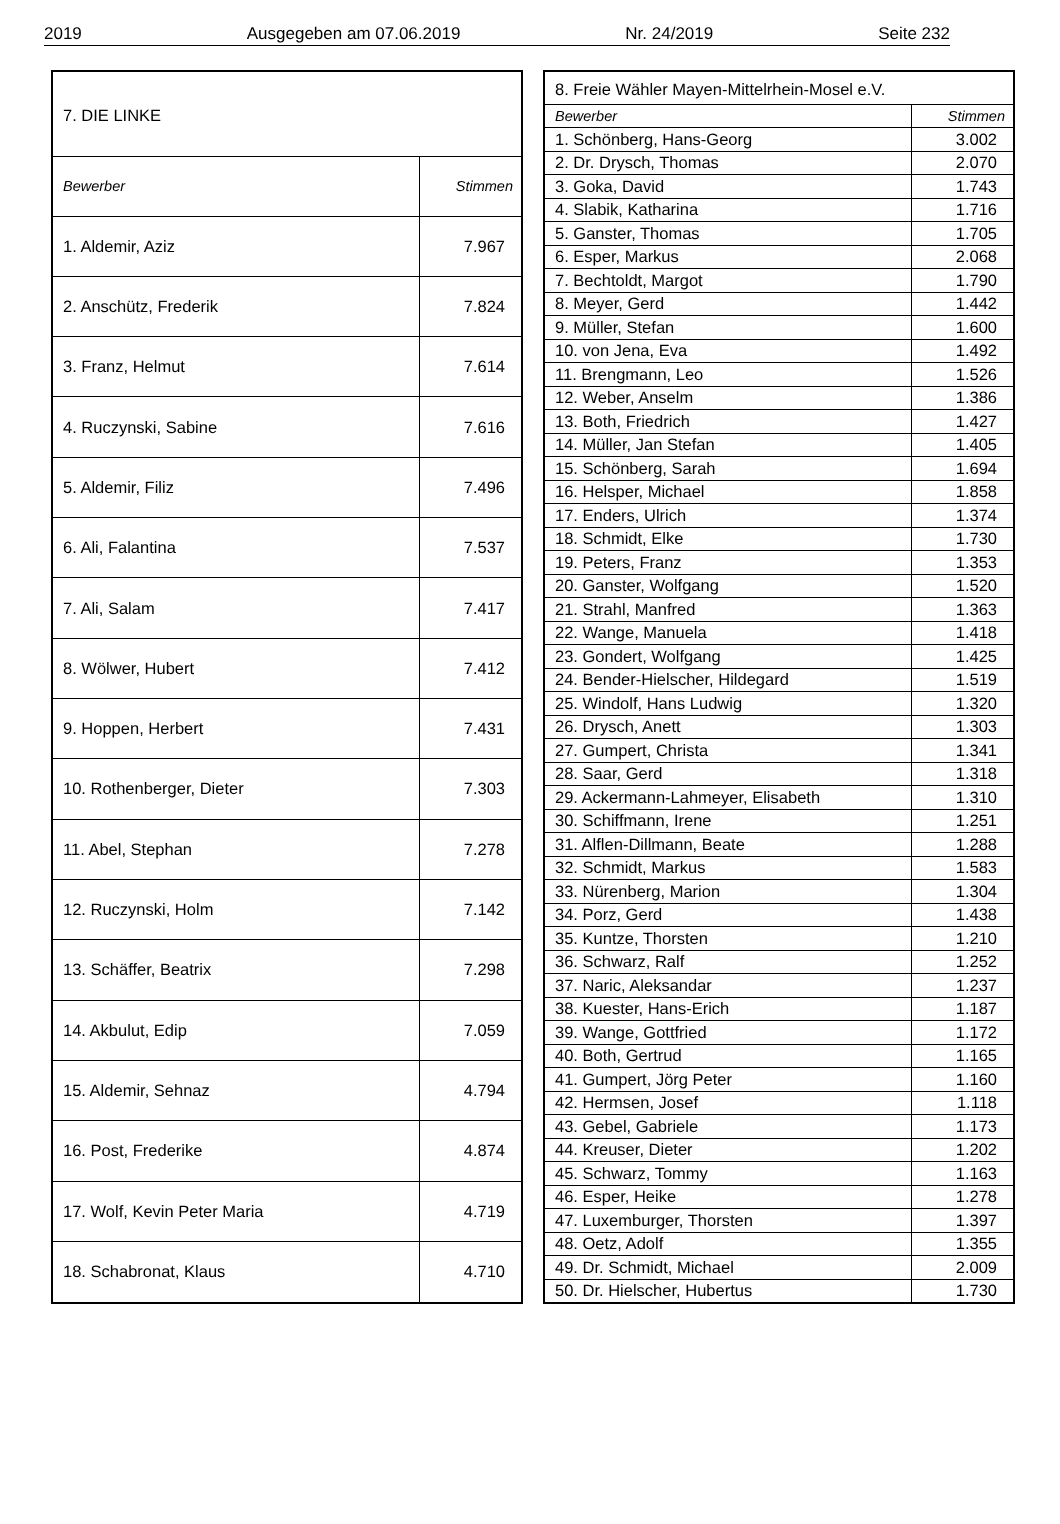2019 Ausgegeben am 07.06.2019 Nr. 24/2019 Seite 232
| 7. DIE LINKE | |
| Bewerber | Stimmen |
| 1. Aldemir, Aziz | 7.967 |
| 2. Anschütz, Frederik | 7.824 |
| 3. Franz, Helmut | 7.614 |
| 4. Ruczynski, Sabine | 7.616 |
| 5. Aldemir, Filiz | 7.496 |
| 6. Ali, Falantina | 7.537 |
| 7. Ali, Salam | 7.417 |
| 8. Wölwer, Hubert | 7.412 |
| 9. Hoppen, Herbert | 7.431 |
| 10. Rothenberger, Dieter | 7.303 |
| 11. Abel, Stephan | 7.278 |
| 12. Ruczynski, Holm | 7.142 |
| 13. Schäffer, Beatrix | 7.298 |
| 14. Akbulut, Edip | 7.059 |
| 15. Aldemir, Sehnaz | 4.794 |
| 16. Post, Frederike | 4.874 |
| 17. Wolf, Kevin Peter Maria | 4.719 |
| 18. Schabronat, Klaus | 4.710 |
| 8. Freie Wähler Mayen-Mittelrhein-Mosel e.V. | |
| Bewerber | Stimmen |
| 1. Schönberg, Hans-Georg | 3.002 |
| 2. Dr. Drysch, Thomas | 2.070 |
| 3. Goka, David | 1.743 |
| 4. Slabik, Katharina | 1.716 |
| 5. Ganster, Thomas | 1.705 |
| 6. Esper, Markus | 2.068 |
| 7. Bechtoldt, Margot | 1.790 |
| 8. Meyer, Gerd | 1.442 |
| 9. Müller, Stefan | 1.600 |
| 10. von Jena, Eva | 1.492 |
| 11. Brengmann, Leo | 1.526 |
| 12. Weber, Anselm | 1.386 |
| 13. Both, Friedrich | 1.427 |
| 14. Müller, Jan Stefan | 1.405 |
| 15. Schönberg, Sarah | 1.694 |
| 16. Helsper, Michael | 1.858 |
| 17. Enders, Ulrich | 1.374 |
| 18. Schmidt, Elke | 1.730 |
| 19. Peters, Franz | 1.353 |
| 20. Ganster, Wolfgang | 1.520 |
| 21. Strahl, Manfred | 1.363 |
| 22. Wange, Manuela | 1.418 |
| 23. Gondert, Wolfgang | 1.425 |
| 24. Bender-Hielscher, Hildegard | 1.519 |
| 25. Windolf, Hans Ludwig | 1.320 |
| 26. Drysch, Anett | 1.303 |
| 27. Gumpert, Christa | 1.341 |
| 28. Saar, Gerd | 1.318 |
| 29. Ackermann-Lahmeyer, Elisabeth | 1.310 |
| 30. Schiffmann, Irene | 1.251 |
| 31. Alflen-Dillmann, Beate | 1.288 |
| 32. Schmidt, Markus | 1.583 |
| 33. Nürenberg, Marion | 1.304 |
| 34. Porz, Gerd | 1.438 |
| 35. Kuntze, Thorsten | 1.210 |
| 36. Schwarz, Ralf | 1.252 |
| 37. Naric, Aleksandar | 1.237 |
| 38. Kuester, Hans-Erich | 1.187 |
| 39. Wange, Gottfried | 1.172 |
| 40. Both, Gertrud | 1.165 |
| 41. Gumpert, Jörg Peter | 1.160 |
| 42. Hermsen, Josef | 1.118 |
| 43. Gebel, Gabriele | 1.173 |
| 44. Kreuser, Dieter | 1.202 |
| 45. Schwarz, Tommy | 1.163 |
| 46. Esper, Heike | 1.278 |
| 47. Luxemburger, Thorsten | 1.397 |
| 48. Oetz, Adolf | 1.355 |
| 49. Dr. Schmidt, Michael | 2.009 |
| 50. Dr. Hielscher, Hubertus | 1.730 |